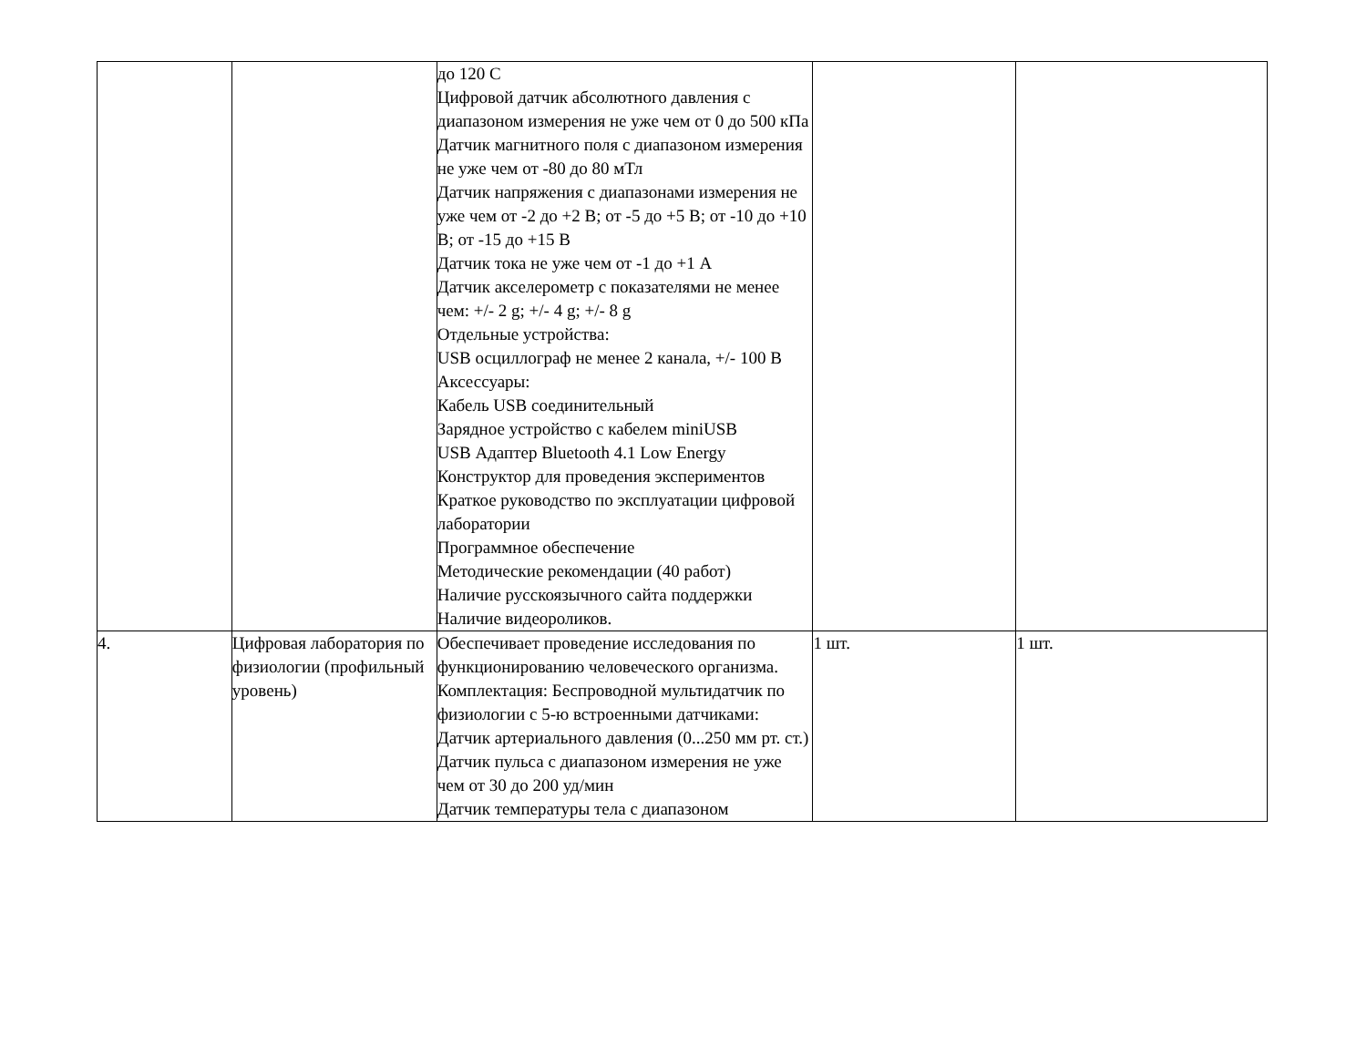| | | до 120 С Цифровой датчик абсолютного давления с диапазоном измерения не уже чем от 0 до 500 кПа Датчик магнитного поля с диапазоном измерения не уже чем от -80 до 80 мТл Датчик напряжения с диапазонами измерения не уже чем от -2 до +2 В; от -5 до +5 В; от -10 до +10 В; от -15 до +15 В Датчик тока не уже чем от -1 до +1 А Датчик акселерометр с показателями не менее чем: +/- 2 g; +/- 4 g; +/- 8 g Отдельные устройства: USB осциллограф не менее 2 канала, +/- 100 В Аксессуары: Кабель USB соединительный Зарядное устройство с кабелем miniUSB USB Адаптер Bluetooth 4.1 Low Energy Конструктор для проведения экспериментов Краткое руководство по эксплуатации цифровой лаборатории Программное обеспечение Методические рекомендации (40 работ) Наличие русскоязычного сайта поддержки Наличие видеороликов. | | |
| 4. | Цифровая лаборатория по физиологии (профильный уровень) | Обеспечивает проведение исследования по функционированию человеческого организма. Комплектация: Беспроводной мультидатчик по физиологии с 5-ю встроенными датчиками: Датчик артериального давления (0...250 мм рт. ст.) Датчик пульса с диапазоном измерения не уже чем от 30 до 200 уд/мин Датчик температуры тела с диапазоном | 1 шт. | 1 шт. |